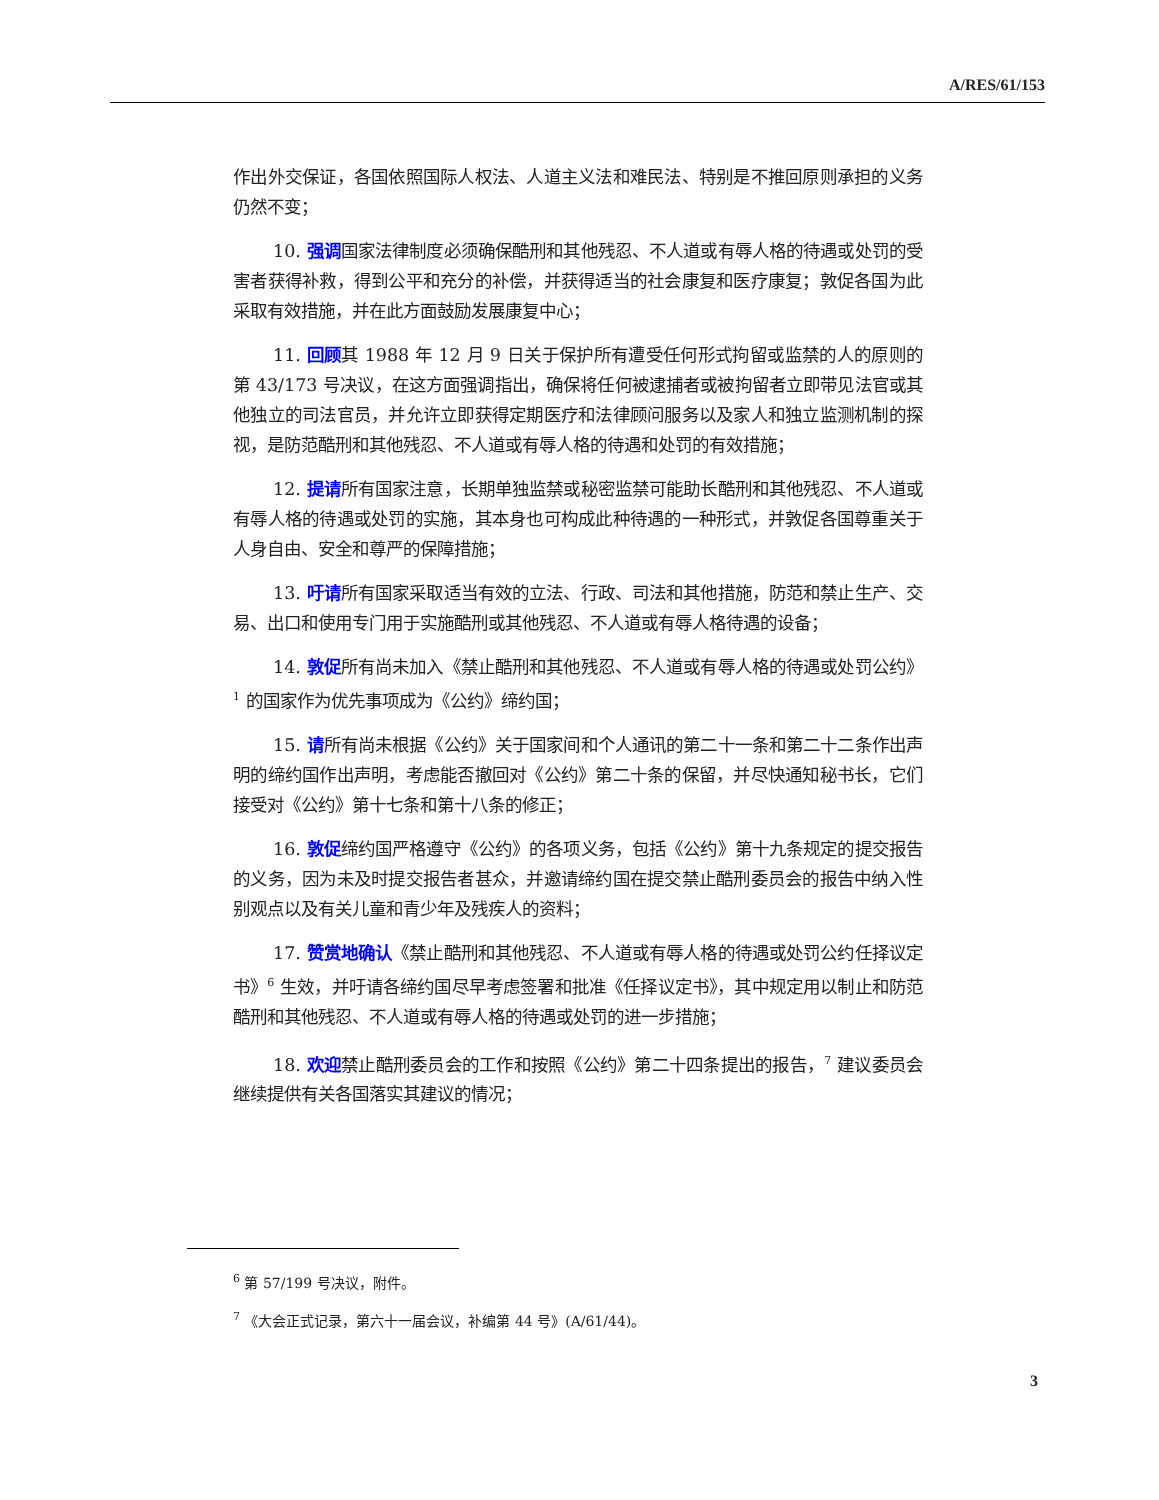A/RES/61/153
作出外交保证，各国依照国际人权法、人道主义法和难民法、特别是不推回原则承担的义务仍然不变；
10. 强调国家法律制度必须确保酷刑和其他残忍、不人道或有辱人格的待遇或处罚的受害者获得补救，得到公平和充分的补偿，并获得适当的社会康复和医疗康复；敦促各国为此采取有效措施，并在此方面鼓励发展康复中心；
11. 回顾其 1988 年 12 月 9 日关于保护所有遭受任何形式拘留或监禁的人的原则的第 43/173 号决议，在这方面强调指出，确保将任何被逮捕者或被拘留者立即带见法官或其他独立的司法官员，并允许立即获得定期医疗和法律顾问服务以及家人和独立监测机制的探视，是防范酷刑和其他残忍、不人道或有辱人格的待遇和处罚的有效措施；
12. 提请所有国家注意，长期单独监禁或秘密监禁可能助长酷刑和其他残忍、不人道或有辱人格的待遇或处罚的实施，其本身也可构成此种待遇的一种形式，并敦促各国尊重关于人身自由、安全和尊严的保障措施；
13. 吁请所有国家采取适当有效的立法、行政、司法和其他措施，防范和禁止生产、交易、出口和使用专门用于实施酷刑或其他残忍、不人道或有辱人格待遇的设备；
14. 敦促所有尚未加入《禁止酷刑和其他残忍、不人道或有辱人格的待遇或处罚公约》<sup>1</sup> 的国家作为优先事项成为《公约》缔约国；
15. 请所有尚未根据《公约》关于国家间和个人通讯的第二十一条和第二十二条作出声明的缔约国作出声明，考虑能否撤回对《公约》第二十条的保留，并尽快通知秘书长，它们接受对《公约》第十七条和第十八条的修正；
16. 敦促缔约国严格遵守《公约》的各项义务，包括《公约》第十九条规定的提交报告的义务，因为未及时提交报告者甚众，并邀请缔约国在提交禁止酷刑委员会的报告中纳入性别观点以及有关儿童和青少年及残疾人的资料；
17. 赞赏地确认《禁止酷刑和其他残忍、不人道或有辱人格的待遇或处罚公约任择议定书》<sup>6</sup> 生效，并吁请各缔约国尽早考虑签署和批准《任择议定书》，其中规定用以制止和防范酷刑和其他残忍、不人道或有辱人格的待遇或处罚的进一步措施；
18. 欢迎禁止酷刑委员会的工作和按照《公约》第二十四条提出的报告，<sup>7</sup> 建议委员会继续提供有关各国落实其建议的情况；
<sup>6</sup> 第 57/199 号决议，附件。
<sup>7</sup> 《大会正式记录，第六十一届会议，补编第 44 号》(A/61/44)。
3